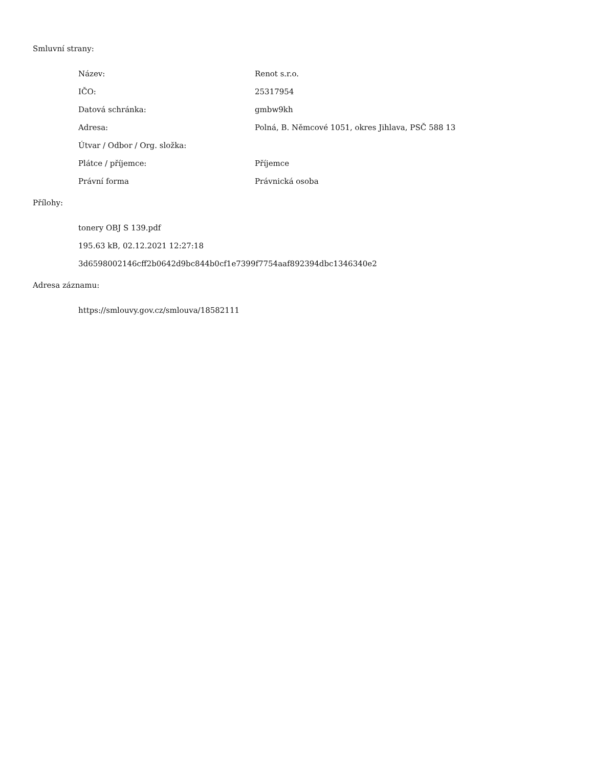Smluvní strany:
| Název: | Renot s.r.o. |
| IČO: | 25317954 |
| Datová schránka: | gmbw9kh |
| Adresa: | Polná, B. Němcové 1051, okres Jihlava, PSČ 588 13 |
| Útvar / Odbor / Org. složka: | |
| Plátce / příjemce: | Příjemce |
| Právní forma | Právnická osoba |
Přílohy:
| tonery OBJ S 139.pdf |
| 195.63 kB, 02.12.2021 12:27:18 |
| 3d6598002146cff2b0642d9bc844b0cf1e7399f7754aaf892394dbc1346340e2 |
Adresa záznamu:
| https://smlouvy.gov.cz/smlouva/18582111 |